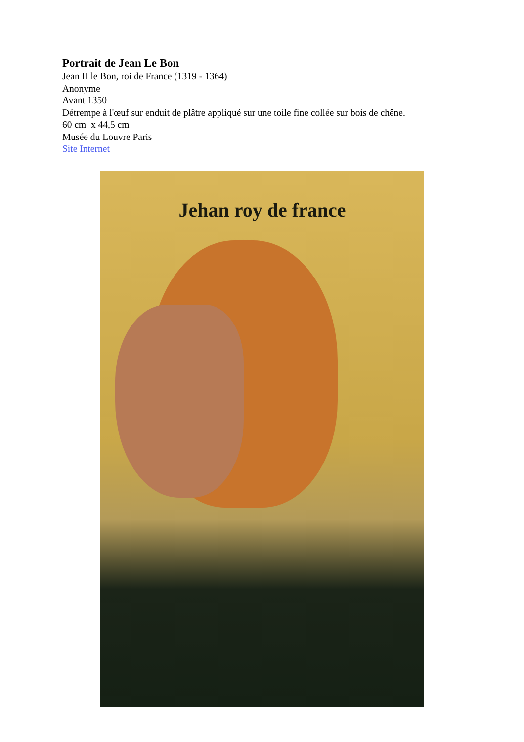Portrait de Jean Le Bon
Jean II le Bon, roi de France (1319 - 1364)
Anonyme
Avant 1350
Détrempe à l'œuf sur enduit de plâtre appliqué sur une toile fine collée sur bois de chêne.
60 cm x 44,5 cm
Musée du Louvre Paris
Site Internet
Jehan roy de france